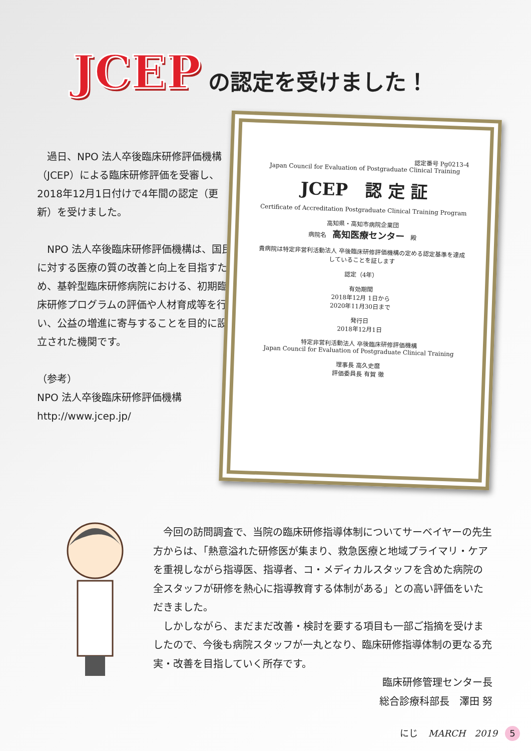JCEP の認定を受けました！
　過日、NPO 法人卒後臨床研修評価機構（JCEP）による臨床研修評価を受審し、2018年12月1日付けで4年間の認定（更新）を受けました。
　NPO 法人卒後臨床研修評価機構は、国民に対する医療の質の改善と向上を目指すため、基幹型臨床研修病院における、初期臨床研修プログラムの評価や人材育成等を行い、公益の増進に寄与することを目的に設立された機関です。
（参考）
NPO 法人卒後臨床研修評価機構
http://www.jcep.jp/
認定番号 Pg0213-4
Japan Council for Evaluation of Postgraduate Clinical Training
JCEP　認 定 証
Certificate of Accreditation Postgraduate Clinical Training Program
高知県・高知市病院企業団
病院名　高知医療センター　殿
貴病院は特定非営利活動法人 卒後臨床研修評価機構の定める認定基準を達成していることを証します
認定（4年）
有効期間
2018年12月 1日から
2020年11月30日まで
発行日
2018年12月1日
特定非営利活動法人 卒後臨床研修評価機構
Japan Council for Evaluation of Postgraduate Clinical Training
理事長 高久史麿
評価委員長 有賀 徹
　今回の訪問調査で、当院の臨床研修指導体制についてサーベイヤーの先生方からは、「熱意溢れた研修医が集まり、救急医療と地域プライマリ・ケアを重視しながら指導医、指導者、コ・メディカルスタッフを含めた病院の全スタッフが研修を熱心に指導教育する体制がある」との高い評価をいただきました。
　しかしながら、まだまだ改善・検討を要する項目も一部ご指摘を受けましたので、今後も病院スタッフが一丸となり、臨床研修指導体制の更なる充実・改善を目指していく所存です。
臨床研修管理センター長　　
総合診療科部長　澤田 努
にじ MARCH　2019 5